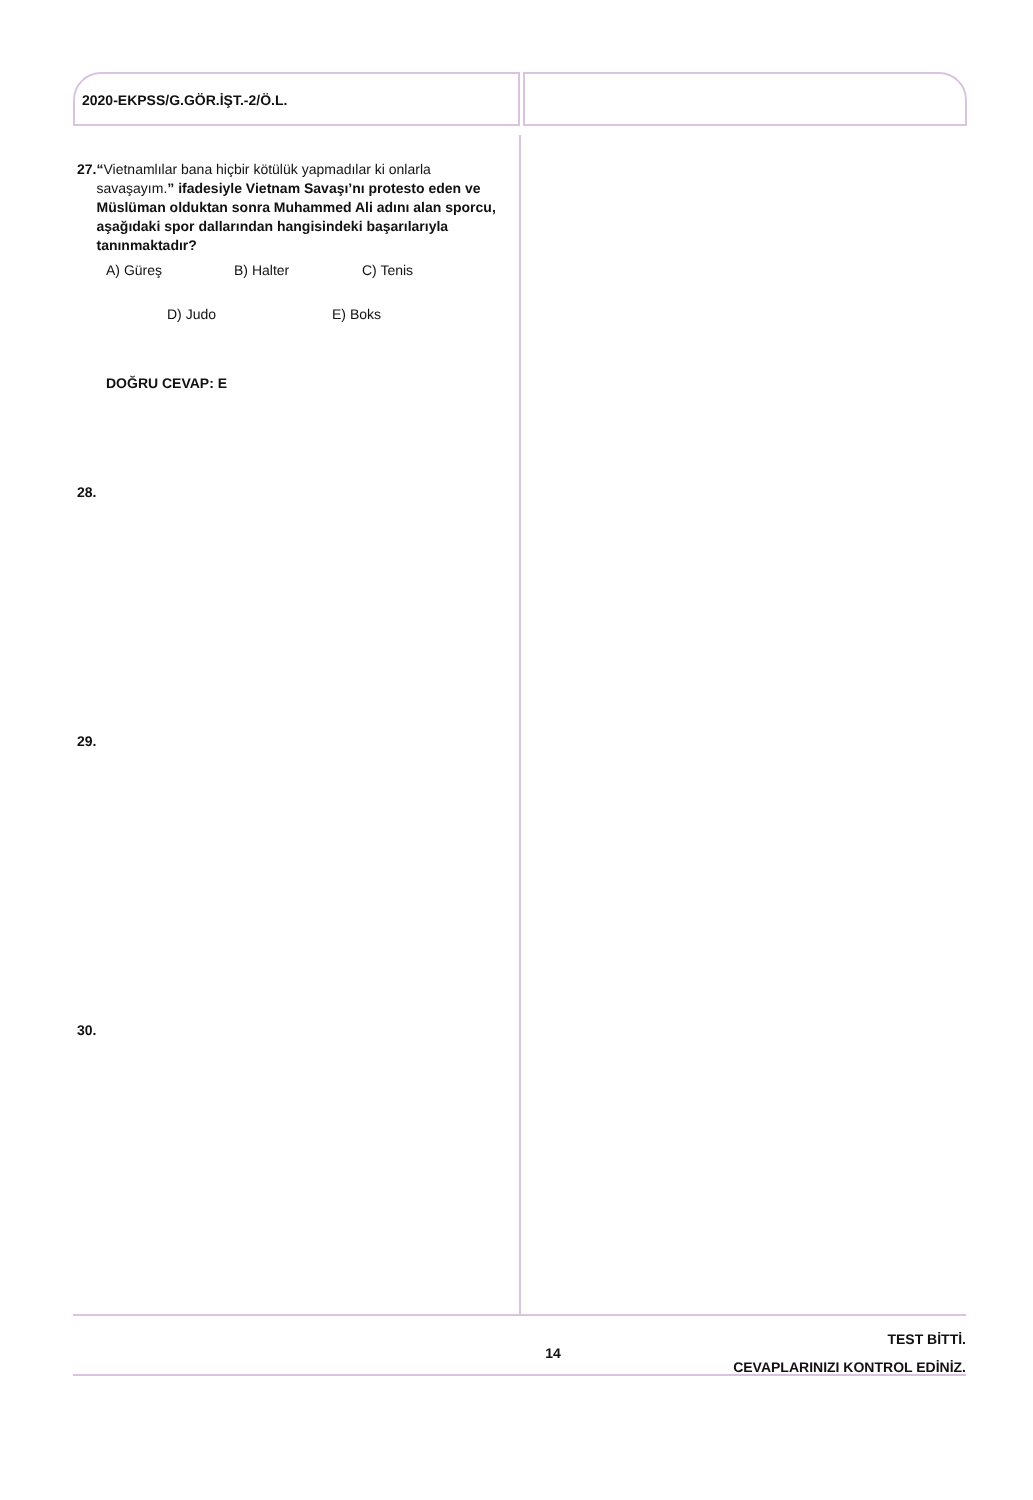2020-EKPSS/G.GÖR.İŞT.-2/Ö.L.
27. “Vietnamlılar bana hiçbir kötülük yapmadılar ki onlarla savaşayım.” ifadesiyle Vietnam Savaşı’nı protesto eden ve Müslüman olduktan sonra Muhammed Ali adını alan sporcu, aşağıdaki spor dallarından hangisindeki başarılarıyla tanınmaktadır?
A) Güreş B) Halter C) Tenis
D) Judo E) Boks
DOĞRU CEVAP: E
28.
29.
30.
14 TEST BİTTİ.
CEVAPLARINIZI KONTROL EDİNİZ.